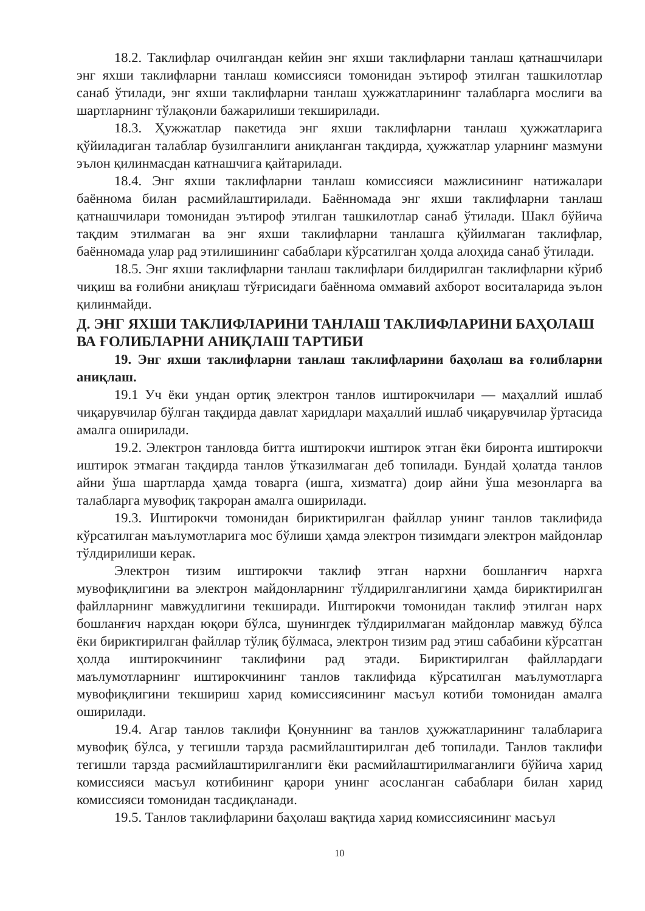18.2. Таклифлар очилгандан кейин энг яхши таклифларни танлаш қатнашчилари энг яхши таклифларни танлаш комиссияси томонидан эътироф этилган ташкилотлар санаб ўтилади, энг яхши таклифларни танлаш ҳужжатларининг талабларга мослиги ва шартларнинг тўлақонли бажарилиши текширилади.
18.3. Ҳужжатлар пакетида энг яхши таклифларни танлаш ҳужжатларига қўйиладиган талаблар бузилганлиги аниқланган тақдирда, ҳужжатлар уларнинг мазмуни эълон қилинмасдан катнашчига қайтарилади.
18.4. Энг яхши таклифларни танлаш комиссияси мажлисининг натижалари баённома билан расмийлаштирилади. Баённомада энг яхши таклифларни танлаш қатнашчилари томонидан эътироф этилган ташкилотлар санаб ўтилади. Шакл бўйича тақдим этилмаган ва энг яхши таклифларни танлашга қўйилмаган таклифлар, баённомада улар рад этилишининг сабаблари кўрсатилган ҳолда алоҳида санаб ўтилади.
18.5. Энг яхши таклифларни танлаш таклифлари билдирилган таклифларни кўриб чиқиш ва ғолибни аниқлаш тўғрисидаги баённома оммавий ахборот воситаларида эълон қилинмайди.
Д. ЭНГ ЯХШИ ТАКЛИФЛАРИНИ ТАНЛАШ ТАКЛИФЛАРИНИ БАҲОЛАШ ВА ҒОЛИБЛАРНИ АНИҚЛАШ ТАРТИБИ
19. Энг яхши таклифларни танлаш таклифларини баҳолаш ва ғолибларни аниқлаш.
19.1 Уч ёки ундан ортиқ электрон танлов иштирокчилари — маҳаллий ишлаб чиқарувчилар бўлган тақдирда давлат харидлари маҳаллий ишлаб чиқарувчилар ўртасида амалга оширилади.
19.2. Электрон танловда битта иштирокчи иштирок этган ёки биронта иштирокчи иштирок этмаган тақдирда танлов ўтказилмаган деб топилади. Бундай ҳолатда танлов айни ўша шартларда ҳамда товарга (ишга, хизматга) доир айни ўша мезонларга ва талабларга мувофиқ такроран амалга оширилади.
19.3. Иштирокчи томонидан бириктирилган файллар унинг танлов таклифида кўрсатилган маълумотларига мос бўлиши ҳамда электрон тизимдаги электрон майдонлар тўлдирилиши керак.
Электрон тизим иштирокчи таклиф этган нархни бошланғич нархга мувофиқлигини ва электрон майдонларнинг тўлдирилганлигини ҳамда бириктирилган файлларнинг мавжудлигини текширади. Иштирокчи томонидан таклиф этилган нарх бошланғич нархдан юқори бўлса, шунингдек тўлдирилмаган майдонлар мавжуд бўлса ёки бириктирилган файллар тўлиқ бўлмаса, электрон тизим рад этиш сабабини кўрсатган ҳолда иштирокчининг таклифини рад этади. Бириктирилган файллардаги маълумотларнинг иштирокчининг танлов таклифида кўрсатилган маълумотларга мувофиқлигини текшириш харид комиссиясининг масъул котиби томонидан амалга оширилади.
19.4. Агар танлов таклифи Қонуннинг ва танлов ҳужжатларининг талабларига мувофиқ бўлса, у тегишли тарзда расмийлаштирилган деб топилади. Танлов таклифи тегишли тарзда расмийлаштирилганлиги ёки расмийлаштирилмаганлиги бўйича харид комиссияси масъул котибининг қарори унинг асосланган сабаблари билан харид комиссияси томонидан тасдиқланади.
19.5. Танлов таклифларини баҳолаш вақтида харид комиссиясининг масъул
10